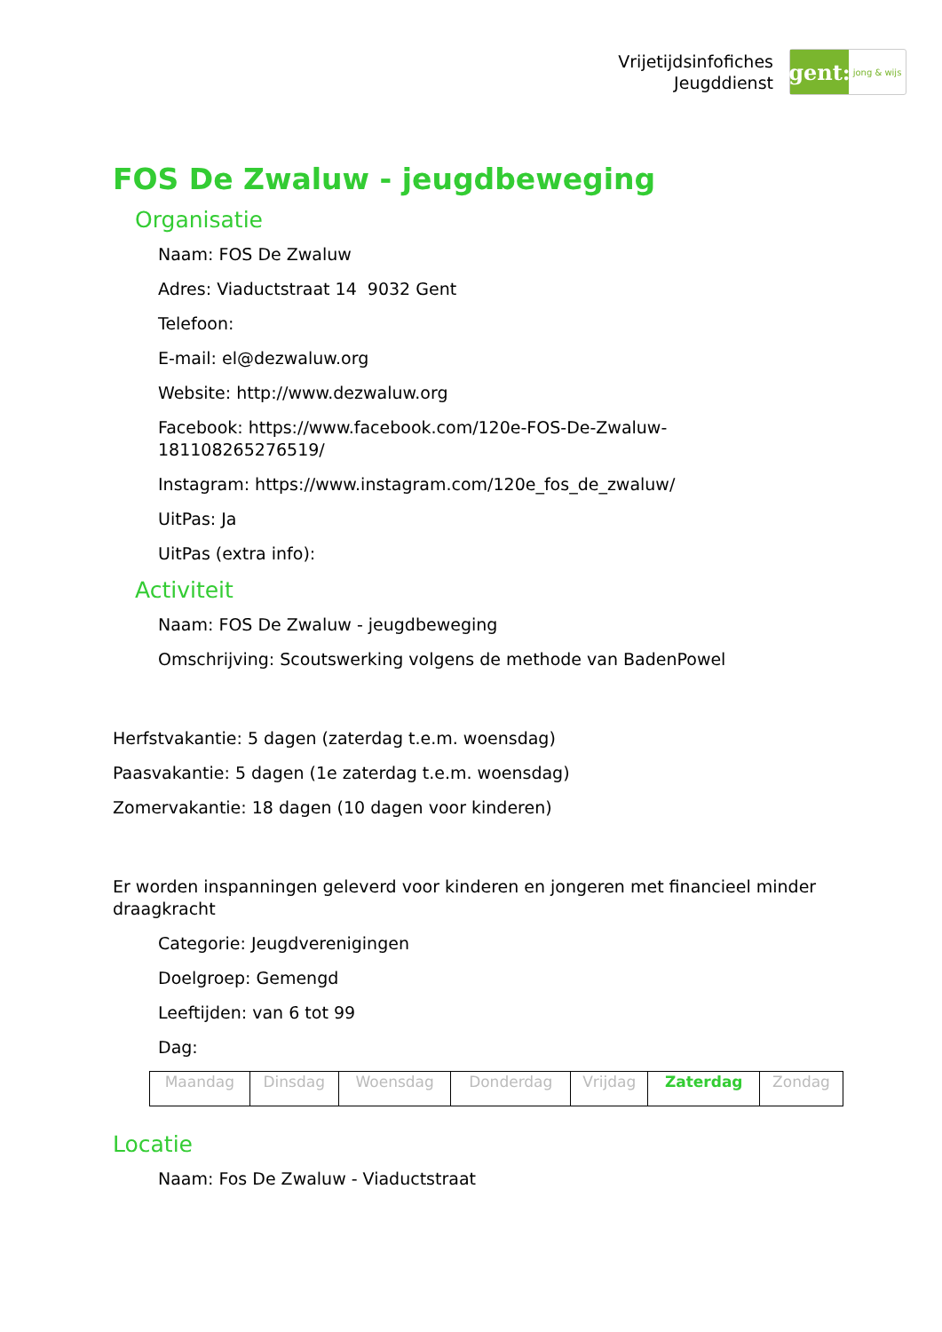Vrijetijdsinfofiches
Jeugddienst
gent:
jong & wijs
FOS De Zwaluw - jeugdbeweging
Organisatie
Naam: FOS De Zwaluw
Adres: Viaductstraat 14 9032 Gent
Telefoon:
E-mail: el@dezwaluw.org
Website: http://www.dezwaluw.org
Facebook: https://www.facebook.com/120e-FOS-De-Zwaluw-
181108265276519/
Instagram: https://www.instagram.com/120e_fos_de_zwaluw/
UitPas: Ja
UitPas (extra info):
Activiteit
Naam: FOS De Zwaluw - jeugdbeweging
Omschrijving: Scoutswerking volgens de methode van BadenPowel
Herfstvakantie: 5 dagen (zaterdag t.e.m. woensdag)
Paasvakantie: 5 dagen (1e zaterdag t.e.m. woensdag)
Zomervakantie: 18 dagen (10 dagen voor kinderen)
Er worden inspanningen geleverd voor kinderen en jongeren met financieel minder draagkracht
Categorie: Jeugdverenigingen
Doelgroep: Gemengd
Leeftijden: van 6 tot 99
Dag:
| Maandag | Dinsdag | Woensdag | Donderdag | Vrijdag | Zaterdag | Zondag |
Locatie
Naam: Fos De Zwaluw - Viaductstraat